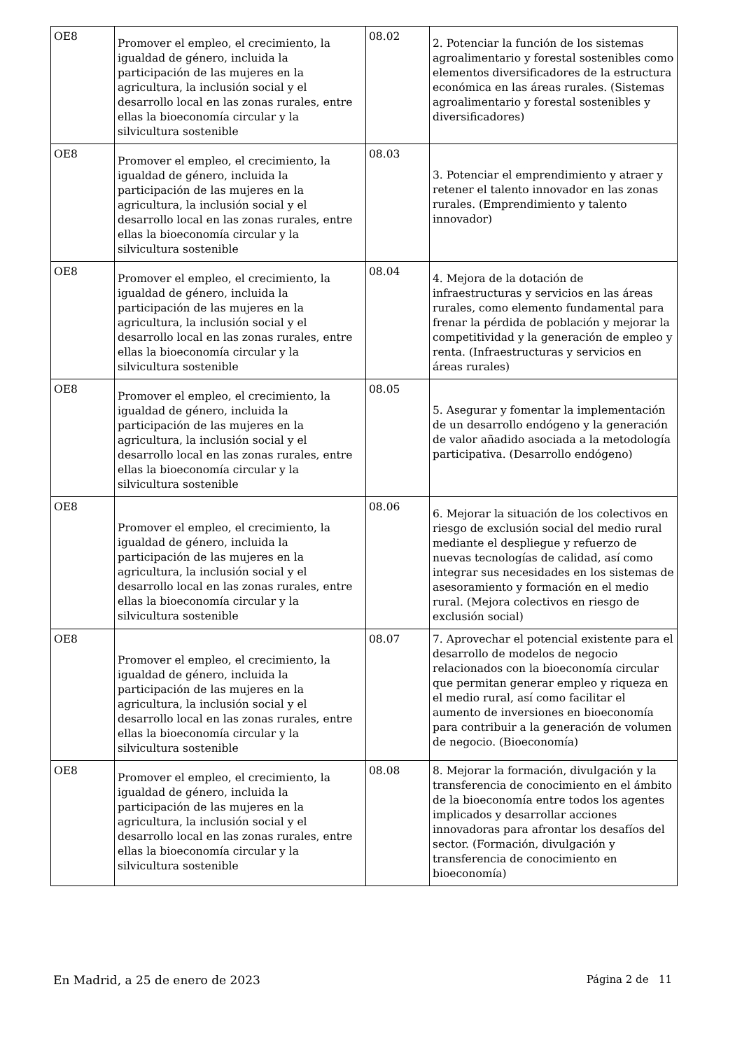| OE8 | Promover el empleo, el crecimiento, la igualdad de género, incluida la participación de las mujeres en la agricultura, la inclusión social y el desarrollo local en las zonas rurales, entre ellas la bioeconomía circular y la silvicultura sostenible | 08.02 | 2. Potenciar la función de los sistemas agroalimentario y forestal sostenibles como elementos diversificadores de la estructura económica en las áreas rurales. (Sistemas agroalimentario y forestal sostenibles y diversificadores) |
| OE8 | Promover el empleo, el crecimiento, la igualdad de género, incluida la participación de las mujeres en la agricultura, la inclusión social y el desarrollo local en las zonas rurales, entre ellas la bioeconomía circular y la silvicultura sostenible | 08.03 | 3. Potenciar el emprendimiento y atraer y retener el talento innovador en las zonas rurales. (Emprendimiento y talento innovador) |
| OE8 | Promover el empleo, el crecimiento, la igualdad de género, incluida la participación de las mujeres en la agricultura, la inclusión social y el desarrollo local en las zonas rurales, entre ellas la bioeconomía circular y la silvicultura sostenible | 08.04 | 4. Mejora de la dotación de infraestructuras y servicios en las áreas rurales, como elemento fundamental para frenar la pérdida de población y mejorar la competitividad y la generación de empleo y renta. (Infraestructuras y servicios en áreas rurales) |
| OE8 | Promover el empleo, el crecimiento, la igualdad de género, incluida la participación de las mujeres en la agricultura, la inclusión social y el desarrollo local en las zonas rurales, entre ellas la bioeconomía circular y la silvicultura sostenible | 08.05 | 5. Asegurar y fomentar la implementación de un desarrollo endógeno y la generación de valor añadido asociada a la metodología participativa. (Desarrollo endógeno) |
| OE8 | Promover el empleo, el crecimiento, la igualdad de género, incluida la participación de las mujeres en la agricultura, la inclusión social y el desarrollo local en las zonas rurales, entre ellas la bioeconomía circular y la silvicultura sostenible | 08.06 | 6. Mejorar la situación de los colectivos en riesgo de exclusión social del medio rural mediante el despliegue y refuerzo de nuevas tecnologías de calidad, así como integrar sus necesidades en los sistemas de asesoramiento y formación en el medio rural. (Mejora colectivos en riesgo de exclusión social) |
| OE8 | Promover el empleo, el crecimiento, la igualdad de género, incluida la participación de las mujeres en la agricultura, la inclusión social y el desarrollo local en las zonas rurales, entre ellas la bioeconomía circular y la silvicultura sostenible | 08.07 | 7. Aprovechar el potencial existente para el desarrollo de modelos de negocio relacionados con la bioeconomía circular que permitan generar empleo y riqueza en el medio rural, así como facilitar el aumento de inversiones en bioeconomía para contribuir a la generación de volumen de negocio. (Bioeconomía) |
| OE8 | Promover el empleo, el crecimiento, la igualdad de género, incluida la participación de las mujeres en la agricultura, la inclusión social y el desarrollo local en las zonas rurales, entre ellas la bioeconomía circular y la silvicultura sostenible | 08.08 | 8. Mejorar la formación, divulgación y la transferencia de conocimiento en el ámbito de la bioeconomía entre todos los agentes implicados y desarrollar acciones innovadoras para afrontar los desafíos del sector. (Formación, divulgación y transferencia de conocimiento en bioeconomía) |
En Madrid, a 25 de enero de 2023 Página 2 de 11